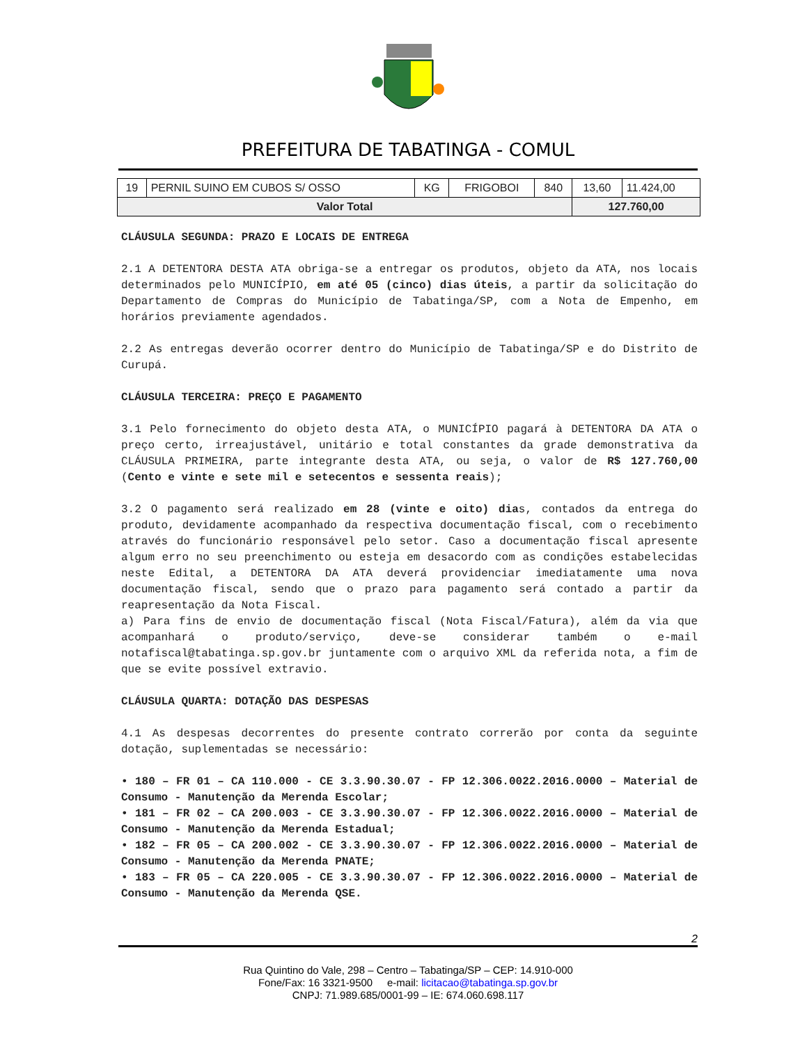PREFEITURA DE TABATINGA - COMUL
| 19 | PERNIL SUINO EM CUBOS S/ OSSO | KG | FRIGOBOI | 840 | 13,60 | 11.424,00 |
| Valor Total | | | | | 127.760,00 | |
CLÁUSULA SEGUNDA: PRAZO E LOCAIS DE ENTREGA
2.1 A DETENTORA DESTA ATA obriga-se a entregar os produtos, objeto da ATA, nos locais determinados pelo MUNICÍPIO, em até 05 (cinco) dias úteis, a partir da solicitação do Departamento de Compras do Município de Tabatinga/SP, com a Nota de Empenho, em horários previamente agendados.
2.2 As entregas deverão ocorrer dentro do Município de Tabatinga/SP e do Distrito de Curupá.
CLÁUSULA TERCEIRA: PREÇO E PAGAMENTO
3.1 Pelo fornecimento do objeto desta ATA, o MUNICÍPIO pagará à DETENTORA DA ATA o preço certo, irreajustável, unitário e total constantes da grade demonstrativa da CLÁUSULA PRIMEIRA, parte integrante desta ATA, ou seja, o valor de R$ 127.760,00 (Cento e vinte e sete mil e setecentos e sessenta reais);
3.2 O pagamento será realizado em 28 (vinte e oito) dias, contados da entrega do produto, devidamente acompanhado da respectiva documentação fiscal, com o recebimento através do funcionário responsável pelo setor. Caso a documentação fiscal apresente algum erro no seu preenchimento ou esteja em desacordo com as condições estabelecidas neste Edital, a DETENTORA DA ATA deverá providenciar imediatamente uma nova documentação fiscal, sendo que o prazo para pagamento será contado a partir da reapresentação da Nota Fiscal.
a) Para fins de envio de documentação fiscal (Nota Fiscal/Fatura), além da via que acompanhará o produto/serviço, deve-se considerar também o e-mail notafiscal@tabatinga.sp.gov.br juntamente com o arquivo XML da referida nota, a fim de que se evite possível extravio.
CLÁUSULA QUARTA: DOTAÇÃO DAS DESPESAS
4.1 As despesas decorrentes do presente contrato correrão por conta da seguinte dotação, suplementadas se necessário:
• 180 – FR 01 – CA 110.000 - CE 3.3.90.30.07 - FP 12.306.0022.2016.0000 – Material de Consumo - Manutenção da Merenda Escolar;
• 181 – FR 02 – CA 200.003 - CE 3.3.90.30.07 - FP 12.306.0022.2016.0000 – Material de Consumo - Manutenção da Merenda Estadual;
• 182 – FR 05 – CA 200.002 - CE 3.3.90.30.07 - FP 12.306.0022.2016.0000 – Material de Consumo - Manutenção da Merenda PNATE;
• 183 – FR 05 – CA 220.005 - CE 3.3.90.30.07 - FP 12.306.0022.2016.0000 – Material de Consumo - Manutenção da Merenda QSE.
2
Rua Quintino do Vale, 298 – Centro – Tabatinga/SP – CEP: 14.910-000
Fone/Fax: 16 3321-9500 e-mail: licitacao@tabatinga.sp.gov.br
CNPJ: 71.989.685/0001-99 – IE: 674.060.698.117